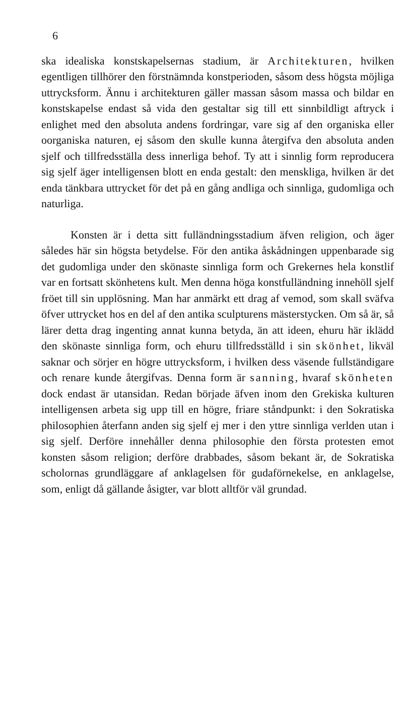6
ska idealiska konstskapelsernas stadium, är Architekturen, hvilken egentligen tillhörer den förstnämnda konstperioden, såsom dess högsta möjliga uttrycksform. Ännu i architekturen gäller massan såsom massa och bildar en konstskapelse endast så vida den gestaltar sig till ett sinnbildligt aftryck i enlighet med den absoluta andens fordringar, vare sig af den organiska eller oorganiska naturen, ej såsom den skulle kunna återgifva den absoluta anden sjelf och tillfredsställa dess innerliga behof. Ty att i sinnlig form reproducera sig sjelf äger intelligensen blott en enda gestalt: den menskliga, hvilken är det enda tänkbara uttrycket för det på en gång andliga och sinnliga, gudomliga och naturliga.
Konsten är i detta sitt fulländningsstadium äfven religion, och äger således här sin högsta betydelse. För den antika åskådningen uppenbarade sig det gudomliga under den skönaste sinnliga form och Grekernes hela konstlif var en fortsatt skönhetens kult. Men denna höga konstfulländning innehöll sjelf fröet till sin upplösning. Man har anmärkt ett drag af vemod, som skall sväfva öfver uttrycket hos en del af den antika sculpturens mästerstycken. Om så är, så lärer detta drag ingenting annat kunna betyda, än att ideen, ehuru här iklädd den skönaste sinnliga form, och ehuru tillfredsställd i sin skönhet, likväl saknar och sörjer en högre uttrycksform, i hvilken dess väsende fullständigare och renare kunde återgifvas. Denna form är sanning, hvaraf skönheten dock endast är utansidan. Redan började äfven inom den Grekiska kulturen intelligensen arbeta sig upp till en högre, friare ståndpunkt: i den Sokratiska philosophien återfann anden sig sjelf ej mer i den yttre sinnliga verlden utan i sig sjelf. Derföre innehåller denna philosophie den första protesten emot konsten såsom religion; derföre drabbades, såsom bekant är, de Sokratiska scholornas grundläggare af anklagelsen för gudaförnekelse, en anklagelse, som, enligt då gällande åsigter, var blott alltför väl grundad.